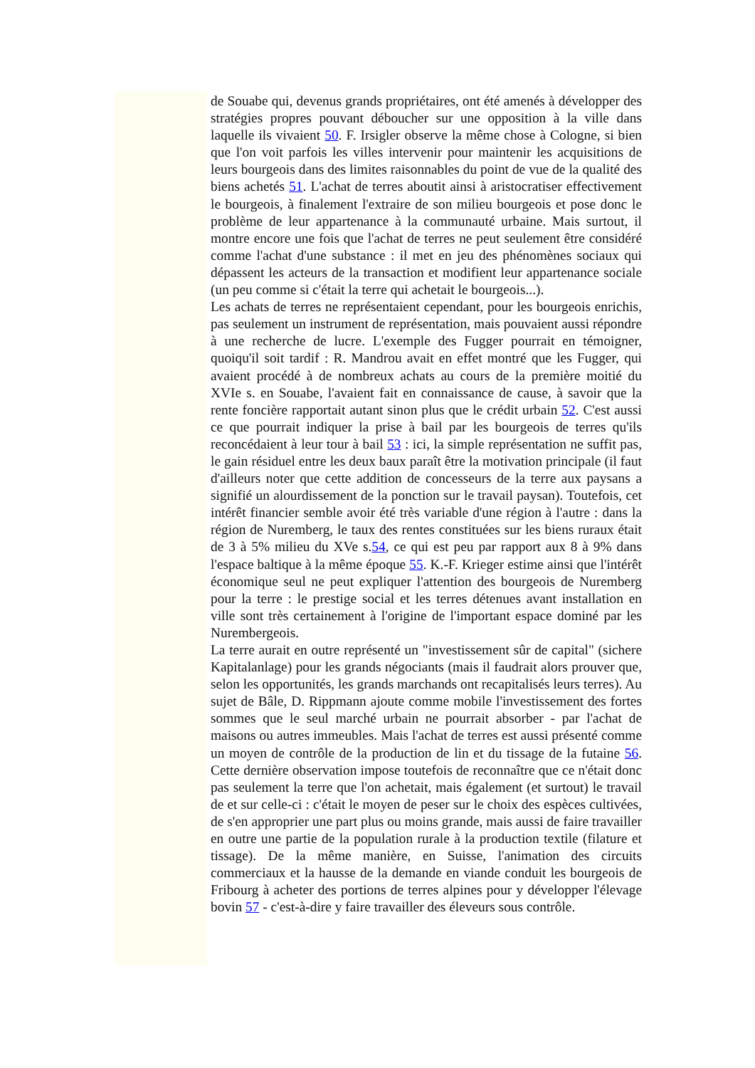de Souabe qui, devenus grands propriétaires, ont été amenés à développer des stratégies propres pouvant déboucher sur une opposition à la ville dans laquelle ils vivaient 50. F. Irsigler observe la même chose à Cologne, si bien que l'on voit parfois les villes intervenir pour maintenir les acquisitions de leurs bourgeois dans des limites raisonnables du point de vue de la qualité des biens achetés 51. L'achat de terres aboutit ainsi à aristocratiser effectivement le bourgeois, à finalement l'extraire de son milieu bourgeois et pose donc le problème de leur appartenance à la communauté urbaine. Mais surtout, il montre encore une fois que l'achat de terres ne peut seulement être considéré comme l'achat d'une substance : il met en jeu des phénomènes sociaux qui dépassent les acteurs de la transaction et modifient leur appartenance sociale (un peu comme si c'était la terre qui achetait le bourgeois...).
Les achats de terres ne représentaient cependant, pour les bourgeois enrichis, pas seulement un instrument de représentation, mais pouvaient aussi répondre à une recherche de lucre. L'exemple des Fugger pourrait en témoigner, quoiqu'il soit tardif : R. Mandrou avait en effet montré que les Fugger, qui avaient procédé à de nombreux achats au cours de la première moitié du XVIe s. en Souabe, l'avaient fait en connaissance de cause, à savoir que la rente foncière rapportait autant sinon plus que le crédit urbain 52. C'est aussi ce que pourrait indiquer la prise à bail par les bourgeois de terres qu'ils reconcédaient à leur tour à bail 53 : ici, la simple représentation ne suffit pas, le gain résiduel entre les deux baux paraît être la motivation principale (il faut d'ailleurs noter que cette addition de concesseurs de la terre aux paysans a signifié un alourdissement de la ponction sur le travail paysan). Toutefois, cet intérêt financier semble avoir été très variable d'une région à l'autre : dans la région de Nuremberg, le taux des rentes constituées sur les biens ruraux était de 3 à 5% milieu du XVe s.54, ce qui est peu par rapport aux 8 à 9% dans l'espace baltique à la même époque 55. K.-F. Krieger estime ainsi que l'intérêt économique seul ne peut expliquer l'attention des bourgeois de Nuremberg pour la terre : le prestige social et les terres détenues avant installation en ville sont très certainement à l'origine de l'important espace dominé par les Nurembergeois.
La terre aurait en outre représenté un "investissement sûr de capital" (sichere Kapitalanlage) pour les grands négociants (mais il faudrait alors prouver que, selon les opportunités, les grands marchands ont recapitalisés leurs terres). Au sujet de Bâle, D. Rippmann ajoute comme mobile l'investissement des fortes sommes que le seul marché urbain ne pourrait absorber - par l'achat de maisons ou autres immeubles. Mais l'achat de terres est aussi présenté comme un moyen de contrôle de la production de lin et du tissage de la futaine 56. Cette dernière observation impose toutefois de reconnaître que ce n'était donc pas seulement la terre que l'on achetait, mais également (et surtout) le travail de et sur celle-ci : c'était le moyen de peser sur le choix des espèces cultivées, de s'en approprier une part plus ou moins grande, mais aussi de faire travailler en outre une partie de la population rurale à la production textile (filature et tissage). De la même manière, en Suisse, l'animation des circuits commerciaux et la hausse de la demande en viande conduit les bourgeois de Fribourg à acheter des portions de terres alpines pour y développer l'élevage bovin 57 - c'est-à-dire y faire travailler des éleveurs sous contrôle.